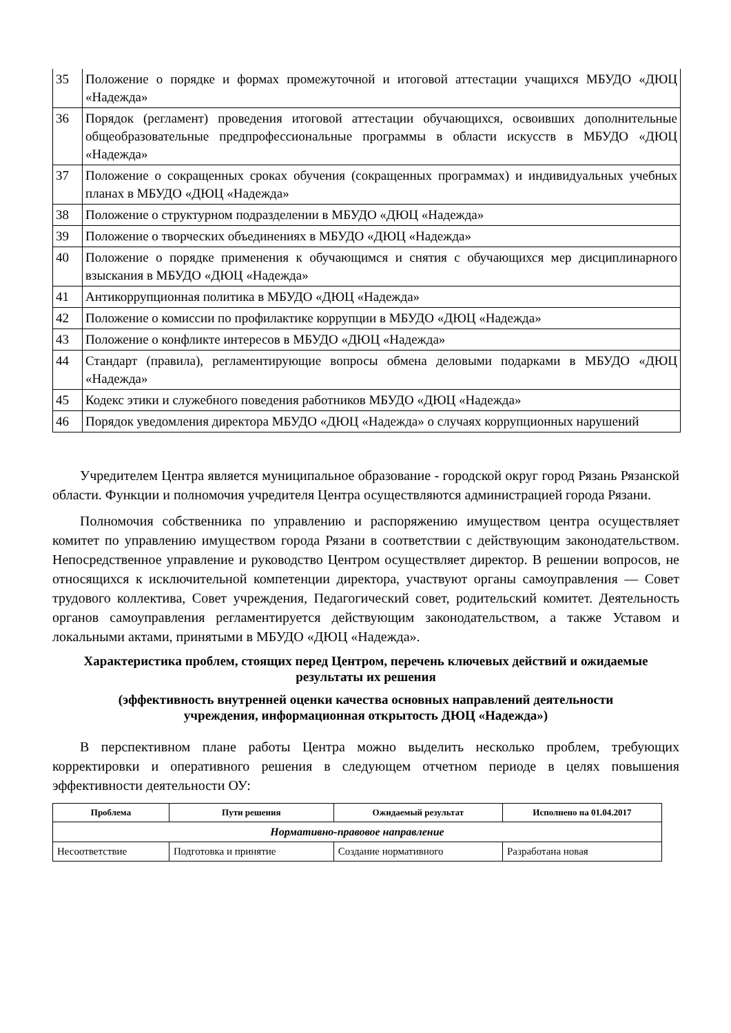| 35 | Положение о порядке и формах промежуточной и итоговой аттестации учащихся МБУДО «ДЮЦ «Надежда» |
| 36 | Порядок (регламент) проведения итоговой аттестации обучающихся, освоивших дополнительные общеобразовательные предпрофессиональные программы в области искусств в МБУДО «ДЮЦ «Надежда» |
| 37 | Положение о сокращенных сроках обучения (сокращенных программах) и индивидуальных учебных планах в МБУДО «ДЮЦ «Надежда» |
| 38 | Положение о структурном подразделении в МБУДО «ДЮЦ «Надежда» |
| 39 | Положение о творческих объединениях в МБУДО «ДЮЦ «Надежда» |
| 40 | Положение о порядке применения к обучающимся и снятия с обучающихся мер дисциплинарного взыскания в МБУДО «ДЮЦ «Надежда» |
| 41 | Антикоррупционная политика в МБУДО «ДЮЦ «Надежда» |
| 42 | Положение о комиссии по профилактике коррупции в МБУДО «ДЮЦ «Надежда» |
| 43 | Положение о конфликте интересов в МБУДО «ДЮЦ «Надежда» |
| 44 | Стандарт (правила), регламентирующие вопросы обмена деловыми подарками в МБУДО «ДЮЦ «Надежда» |
| 45 | Кодекс этики и служебного поведения работников МБУДО «ДЮЦ «Надежда» |
| 46 | Порядок уведомления директора МБУДО «ДЮЦ «Надежда» о случаях коррупционных нарушений |
Учредителем Центра является муниципальное образование - городской округ город Рязань Рязанской области. Функции и полномочия учредителя Центра осуществляются администрацией города Рязани.
Полномочия собственника по управлению и распоряжению имуществом центра осуществляет комитет по управлению имуществом города Рязани в соответствии с действующим законодательством. Непосредственное управление и руководство Центром осуществляет директор. В решении вопросов, не относящихся к исключительной компетенции директора, участвуют органы самоуправления — Совет трудового коллектива, Совет учреждения, Педагогический совет, родительский комитет. Деятельность органов самоуправления регламентируется действующим законодательством, а также Уставом и локальными актами, принятыми в МБУДО «ДЮЦ «Надежда».
Характеристика проблем, стоящих перед Центром, перечень ключевых действий и ожидаемые результаты их решения
(эффективность внутренней оценки качества основных направлений деятельности учреждения, информационная открытость ДЮЦ «Надежда»)
В перспективном плане работы Центра можно выделить несколько проблем, требующих корректировки и оперативного решения в следующем отчетном периоде в целях повышения эффективности деятельности ОУ:
| Проблема | Пути решения | Ожидаемый результат | Исполнено на 01.04.2017 |
| --- | --- | --- | --- |
| Нормативно-правовое направление | | | |
| Несоответствие | Подготовка и принятие | Создание нормативного | Разработана новая |